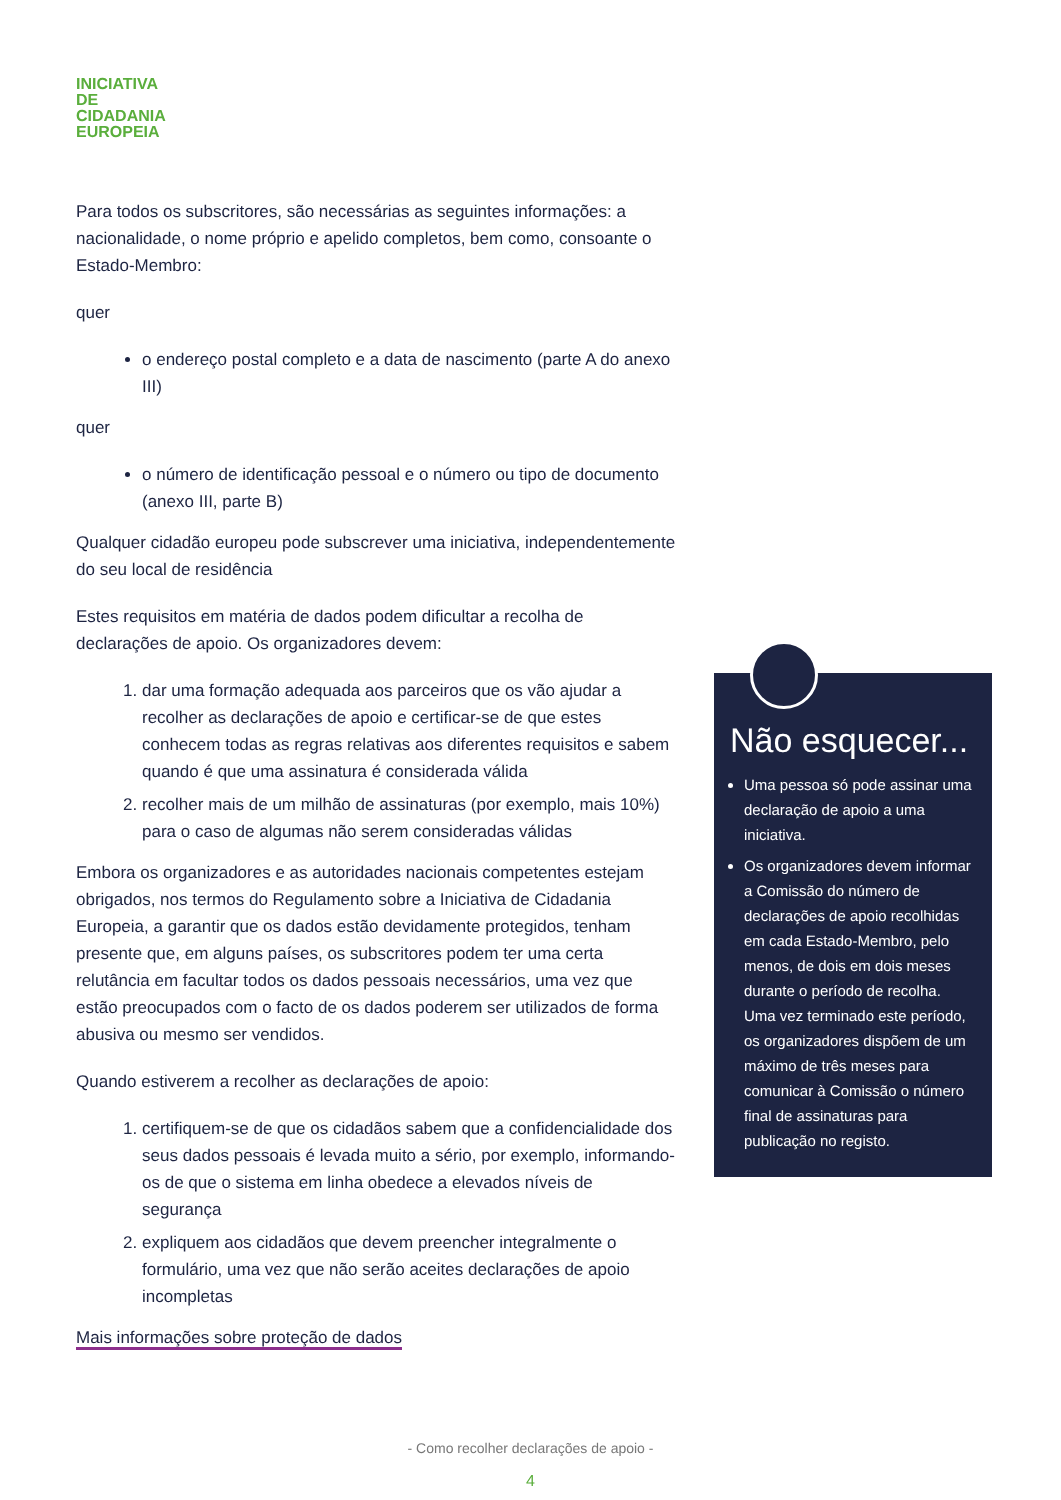INICIATIVA
DE
CIDADANIA
EUROPEIA
Para todos os subscritores, são necessárias as seguintes informações: a nacionalidade, o nome próprio e apelido completos, bem como, consoante o Estado-Membro:
quer
o endereço postal completo e a data de nascimento (parte A do anexo III)
quer
o número de identificação pessoal e o número ou tipo de documento (anexo III, parte B)
Qualquer cidadão europeu pode subscrever uma iniciativa, independentemente do seu local de residência
Estes requisitos em matéria de dados podem dificultar a recolha de declarações de apoio. Os organizadores devem:
1. dar uma formação adequada aos parceiros que os vão ajudar a recolher as declarações de apoio e certificar-se de que estes conhecem todas as regras relativas aos diferentes requisitos e sabem quando é que uma assinatura é considerada válida
2. recolher mais de um milhão de assinaturas (por exemplo, mais 10%) para o caso de algumas não serem consideradas válidas
Embora os organizadores e as autoridades nacionais competentes estejam obrigados, nos termos do Regulamento sobre a Iniciativa de Cidadania Europeia, a garantir que os dados estão devidamente protegidos, tenham presente que, em alguns países, os subscritores podem ter uma certa relutância em facultar todos os dados pessoais necessários, uma vez que estão preocupados com o facto de os dados poderem ser utilizados de forma abusiva ou mesmo ser vendidos.
Quando estiverem a recolher as declarações de apoio:
1. certifiquem-se de que os cidadãos sabem que a confidencialidade dos seus dados pessoais é levada muito a sério, por exemplo, informando-os de que o sistema em linha obedece a elevados níveis de segurança
2. expliquem aos cidadãos que devem preencher integralmente o formulário, uma vez que não serão aceites declarações de apoio incompletas
Mais informações sobre proteção de dados
Não esquecer...
Uma pessoa só pode assinar uma declaração de apoio a uma iniciativa.
Os organizadores devem informar a Comissão do número de declarações de apoio recolhidas em cada Estado-Membro, pelo menos, de dois em dois meses durante o período de recolha. Uma vez terminado este período, os organizadores dispõem de um máximo de três meses para comunicar à Comissão o número final de assinaturas para publicação no registo.
- Como recolher declarações de apoio -
4